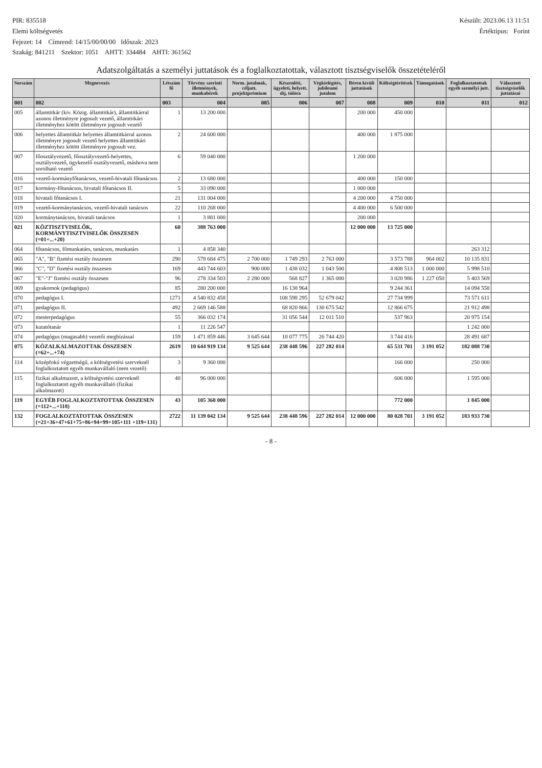PIR: 835518
Elemi költségvetés
Fejezet: 14 Címrend: 14/15/00/00/00 Időszak: 2023
Szakág: 841211 Szektor: 1051 AHTT: 334484 AHTI: 361562
Készült: 2023.06.13 11:51
Értéktípus: Forint
Adatszolgáltatás a személyi juttatások és a foglalkoztatottak, választott tisztségviselők összetételéről
| Sorszám | Megnevezés | Létszám fő | Törvény szerinti illetmények, munkabérek | Norm. jutalmak, céljutt. projektprémium | Készenléti, ügyeleti, helyett. díj, túlóra | Végkielégítés, jubileumi jutalom | Béren kívüli juttatások | Költségtérítések | Támogatások | Foglalkoztatottak egyéb személyi jutt. | Választott tisztségviselők juttatásai |
| --- | --- | --- | --- | --- | --- | --- | --- | --- | --- | --- | --- |
| 001 | 002 | 003 | 004 | 005 | 006 | 007 | 008 | 009 | 010 | 011 | 012 |
| 005 | államtitkár (kiv. Közig. államtitkár), államtitkárral azonos illetményre jogosult vezető, államtitkári illetményhez kötött illetményre jogosult vezető | 1 | 13 200 000 | | | | 200 000 | 450 000 | | | |
| 006 | helyettes államtitkár helyettes államtitkárral azonos illetményre jogosult vezető helyettes államtitkári illetményhez kötött illetményre jogosult vez. | 2 | 24 600 000 | | | | 400 000 | 1 875 000 | | | |
| 007 | főosztályvezető, főosztályvezető-helyettes, osztályvezető, ügykezelő osztályvezető, máshova nem sorolható vezető | 6 | 59 040 000 | | | | 1 200 000 | | | | |
| 016 | vezető-kormányfőtanácsos, vezető-hivatali főtanácsos | 2 | 13 680 000 | | | | 400 000 | 150 000 | | | |
| 017 | kormány-főtanácsos, hivatali főtanácsos II. | 5 | 33 090 000 | | | | 1 000 000 | | | | |
| 018 | hivatali főtanácsos I. | 21 | 131 004 000 | | | | 4 200 000 | 4 750 000 | | | |
| 019 | vezető-kormánytanácsos, vezető-hivatali tanácsos | 22 | 110 268 000 | | | | 4 400 000 | 6 500 000 | | | |
| 020 | kormánytanácsos, hivatali tanácsos | 1 | 3 881 000 | | | | 200 000 | | | | |
| 021 | KÖZTISZTVISELŐK, KORMÁNYTISZTVISELŐK ÖSSZESEN (=01+...+20) | 60 | 388 763 000 | | | | 12 000 000 | 13 725 000 | | | |
| 064 | főtanácsos, főmunkatárs, tanácsos, munkatárs | 1 | 4 858 340 | | | | | | | 263 312 | |
| 065 | "A", "B" fizetési osztály összesen | 290 | 578 684 475 | 2 700 000 | 1 749 293 | 2 763 000 | | 3 573 788 | 964 002 | 10 135 831 | |
| 066 | "C", "D" fizetési osztály összesen | 169 | 443 744 603 | 900 000 | 1 438 032 | 1 043 500 | | 4 808 513 | 1 000 000 | 5 998 510 | |
| 067 | "E"-"J" fizetési osztály összesen | 96 | 278 334 503 | 2 280 000 | 568 827 | 1 365 000 | | 3 020 986 | 1 227 050 | 5 403 569 | |
| 069 | gyakornok (pedagógus) | 85 | 280 200 000 | | 16 138 964 | | | 9 244 361 | | 14 094 558 | |
| 070 | pedagógus I. | 1271 | 4 540 832 458 | | 108 598 295 | 52 679 042 | | 27 734 999 | | 73 571 611 | |
| 071 | pedagógus II. | 492 | 2 669 146 588 | | 68 820 866 | 130 675 542 | | 12 866 675 | | 21 912 498 | |
| 072 | mesterpedagógus | 55 | 366 032 174 | | 31 056 544 | 12 011 510 | | 537 963 | | 20 975 154 | |
| 073 | kutatótanár | 1 | 11 226 547 | | | | | | | 1 242 000 | |
| 074 | pedagógus (magasabb) vezetői megbízással | 159 | 1 471 859 446 | 3 645 644 | 10 077 775 | 26 744 420 | | 3 744 416 | | 28 491 687 | |
| 075 | KÖZALKALMAZOTTAK ÖSSZESEN (=62+...+74) | 2619 | 10 644 919 134 | 9 525 644 | 238 448 596 | 227 282 014 | | 65 531 701 | 3 191 052 | 182 088 730 | |
| 114 | középfokú végzettségű, a költségvetési szerveknél foglalkoztatott egyéb munkavállaló (nem vezető) | 3 | 9 360 000 | | | | | 166 000 | | 250 000 | |
| 115 | fizikai alkalmazott, a költségvetési szerveknél foglalkoztatott egyéb munkavállaló (fizikai alkalmazott) | 40 | 96 000 000 | | | | | 606 000 | | 1 595 000 | |
| 119 | EGYÉB FOGLALKOZTATOTTAK ÖSSZESEN (=112+...+118) | 43 | 105 360 000 | | | | | 772 000 | | 1 845 000 | |
| 132 | FOGLALKOZTATOTTAK ÖSSZESEN (=21+36+47+61+75+86+94+99+105+111 +119+131) | 2722 | 11 139 042 134 | 9 525 644 | 238 448 596 | 227 282 014 | 12 000 000 | 80 028 701 | 3 191 052 | 183 933 730 | |
- 8 -